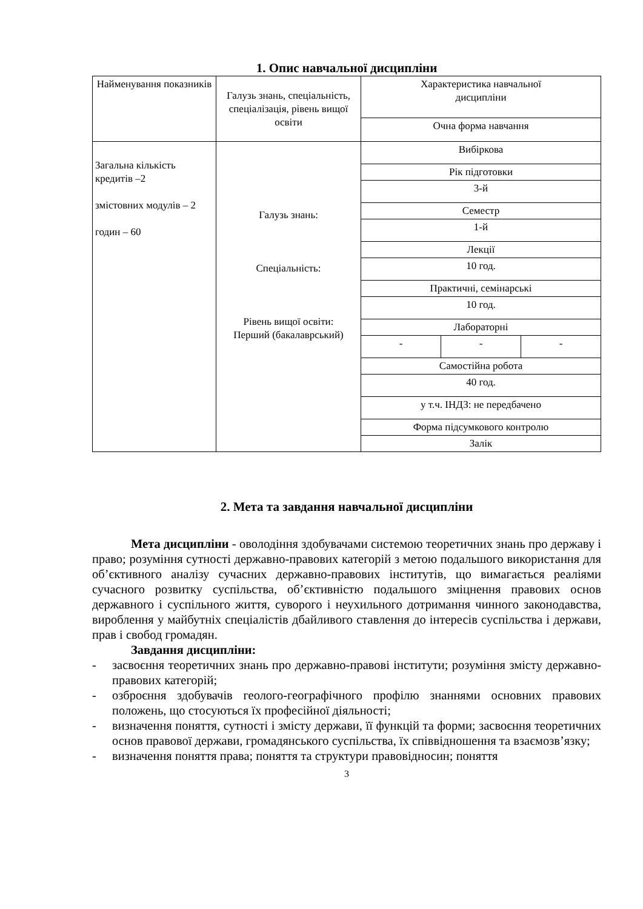1. Опис навчальної дисципліни
| Найменування показників | Галузь знань, спеціальність, спеціалізація, рівень вищої освіти | Характеристика навчальної дисципліни | | |
| | | Очна форма навчання | | |
| Загальна кількість кредитів –2 змістовних модулів – 2 годин – 60 | Галузь знань: Спеціальність: Рівень вищої освіти: Перший (бакалаврський) | Вибіркова | | |
| | | Рік підготовки | | |
| | | 3-й | | |
| | | Семестр | | |
| | | 1-й | | |
| | | Лекції | | |
| | | 10 год. | | |
| | | Практичні, семінарські | | |
| | | 10 год. | | |
| | | Лабораторні | | |
| | | - | - | - |
| | | Самостійна робота | | |
| | | 40 год. | | |
| | | у т.ч. ІНДЗ: не передбачено | | |
| | | Форма підсумкового контролю | | |
| | | Залік | | |
2. Мета та завдання навчальної дисципліни
Мета дисципліни - оволодіння здобувачами системою теоретичних знань про державу і право; розуміння сутності державно-правових категорій з метою подальшого використання для об’єктивного аналізу сучасних державно-правових інститутів, що вимагається реаліями сучасного розвитку суспільства, об’єктивністю подальшого зміцнення правових основ державного і суспільного життя, суворого і неухильного дотримання чинного законодавства, вироблення у майбутніх спеціалістів дбайливого ставлення до інтересів суспільства і держави, прав і свобод громадян.
Завдання дисципліни:
- засвоєння теоретичних знань про державно-правові інститути; розуміння змісту державно-правових категорій;
- озброєння здобувачів геолого-географічного профілю знаннями основних правових положень, що стосуються їх професійної діяльності;
- визначення поняття, сутності і змісту держави, її функцій та форми; засвоєння теоретичних основ правової держави, громадянського суспільства, їх співвідношення та взаємозв’язку;
- визначення поняття права; поняття та структури правовідносин; поняття
3